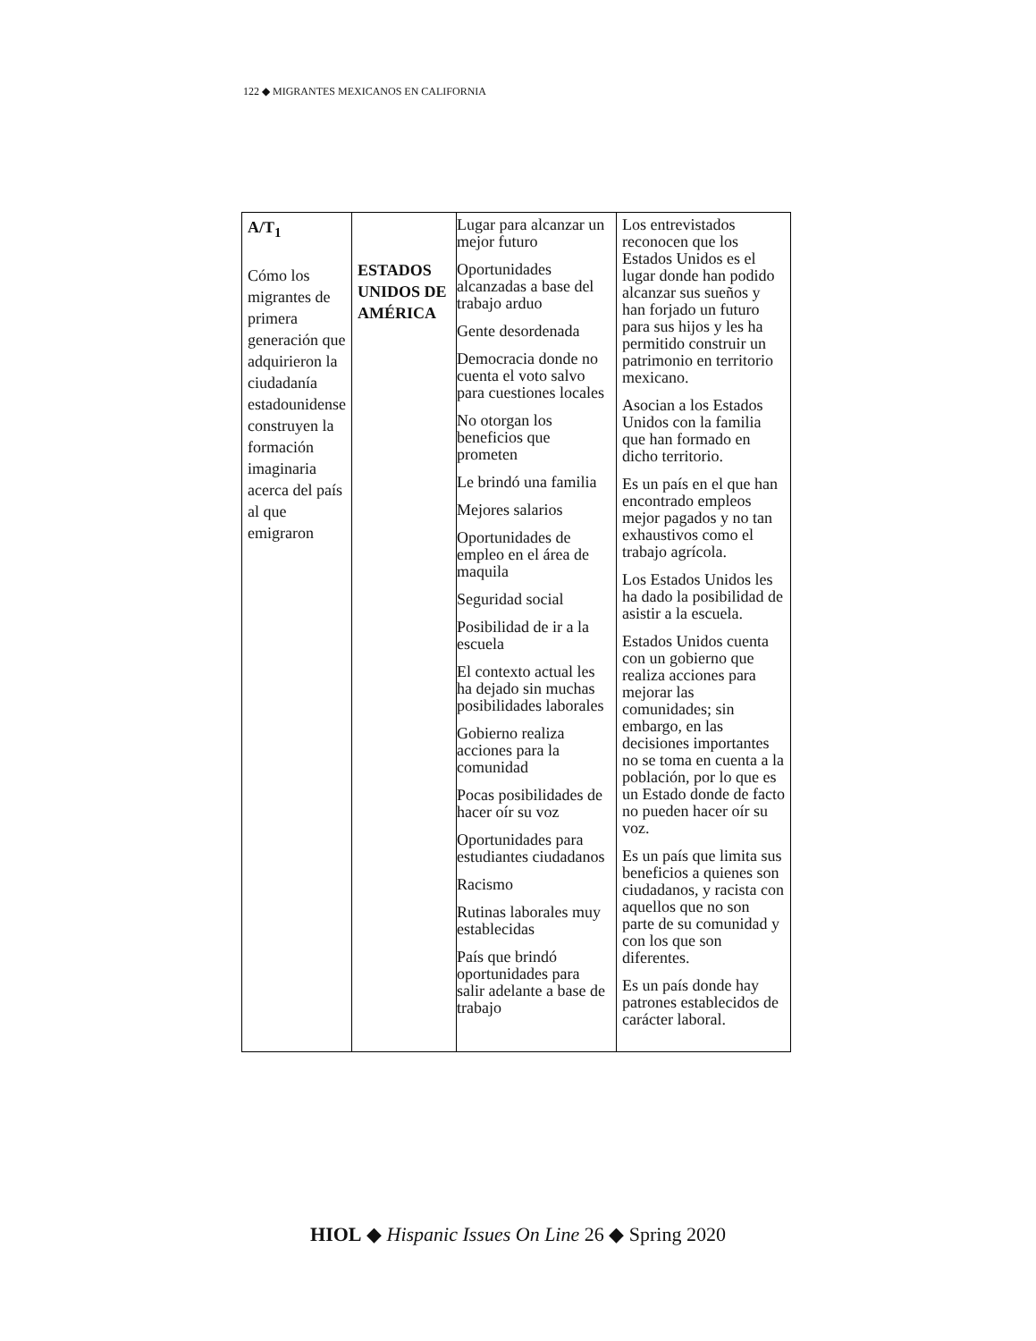122 ◆ MIGRANTES MEXICANOS EN CALIFORNIA
| A/T<sub>1</sub> Cómo los migrantes de primera generación que adquirieron la ciudadanía estadounidense construyen la formación imaginaria acerca del país al que emigraron | ESTADOS UNIDOS DE AMÉRICA | Lugar para alcanzar un mejor futuro Oportunidades alcanzadas a base del trabajo arduo Gente desordenada Democracia donde no cuenta el voto salvo para cuestiones locales No otorgan los beneficios que prometen Le brindó una familia Mejores salarios Oportunidades de empleo en el área de maquila Seguridad social Posibilidad de ir a la escuela El contexto actual les ha dejado sin muchas posibilidades laborales Gobierno realiza acciones para la comunidad Pocas posibilidades de hacer oír su voz Oportunidades para estudiantes ciudadanos Racismo Rutinas laborales muy establecidas País que brindó oportunidades para salir adelante a base de trabajo | Los entrevistados reconocen que los Estados Unidos es el lugar donde han podido alcanzar sus sueños y han forjado un futuro para sus hijos y les ha permitido construir un patrimonio en territorio mexicano. Asocian a los Estados Unidos con la familia que han formado en dicho territorio. Es un país en el que han encontrado empleos mejor pagados y no tan exhaustivos como el trabajo agrícola. Los Estados Unidos les ha dado la posibilidad de asistir a la escuela. Estados Unidos cuenta con un gobierno que realiza acciones para mejorar las comunidades; sin embargo, en las decisiones importantes no se toma en cuenta a la población, por lo que es un Estado donde de facto no pueden hacer oír su voz. Es un país que limita sus beneficios a quienes son ciudadanos, y racista con aquellos que no son parte de su comunidad y con los que son diferentes. Es un país donde hay patrones establecidos de carácter laboral. |
HIOL ◆ Hispanic Issues On Line 26 ◆ Spring 2020